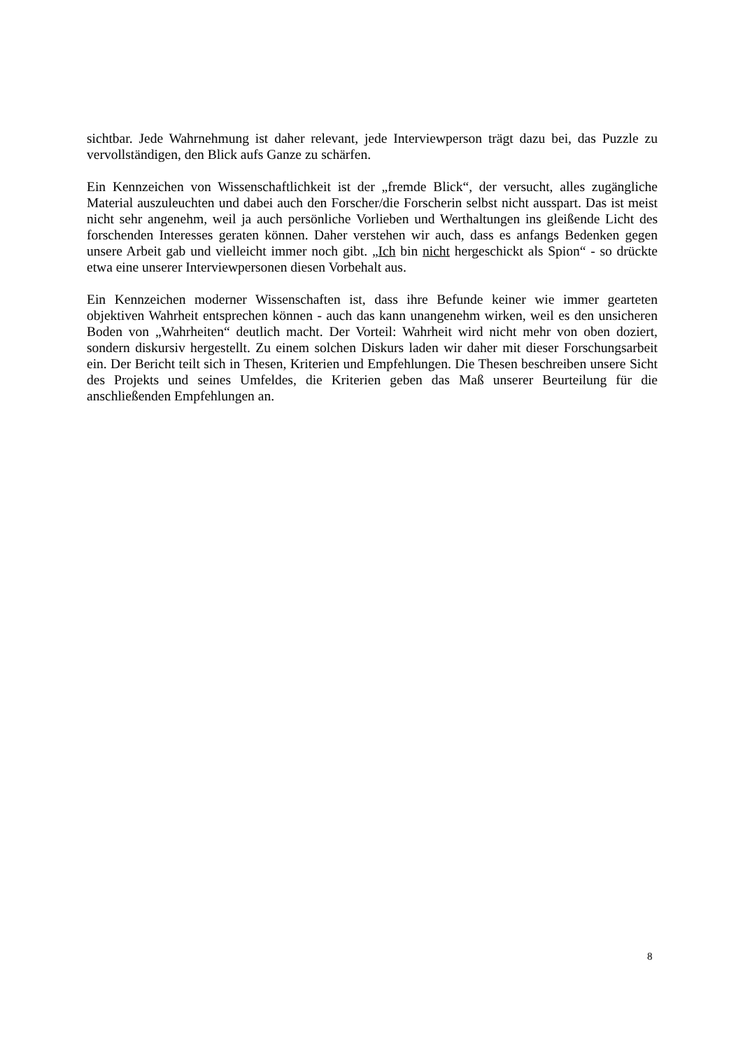sichtbar. Jede Wahrnehmung ist daher relevant, jede Interviewperson trägt dazu bei, das Puzzle zu vervollständigen, den Blick aufs Ganze zu schärfen.
Ein Kennzeichen von Wissenschaftlichkeit ist der „fremde Blick“, der versucht, alles zugängliche Material auszuleuchten und dabei auch den Forscher/die Forscherin selbst nicht ausspart. Das ist meist nicht sehr angenehm, weil ja auch persönliche Vorlieben und Werthaltungen ins gleißende Licht des forschenden Interesses geraten können. Daher verstehen wir auch, dass es anfangs Bedenken gegen unsere Arbeit gab und vielleicht immer noch gibt. „Ich bin nicht hergeschickt als Spion“ - so drückte etwa eine unserer Interviewpersonen diesen Vorbehalt aus.
Ein Kennzeichen moderner Wissenschaften ist, dass ihre Befunde keiner wie immer gearteten objektiven Wahrheit entsprechen können - auch das kann unangenehm wirken, weil es den unsicheren Boden von „Wahrheiten“ deutlich macht. Der Vorteil: Wahrheit wird nicht mehr von oben doziert, sondern diskursiv hergestellt. Zu einem solchen Diskurs laden wir daher mit dieser Forschungsarbeit ein. Der Bericht teilt sich in Thesen, Kriterien und Empfehlungen. Die Thesen beschreiben unsere Sicht des Projekts und seines Umfeldes, die Kriterien geben das Maß unserer Beurteilung für die anschließenden Empfehlungen an.
8